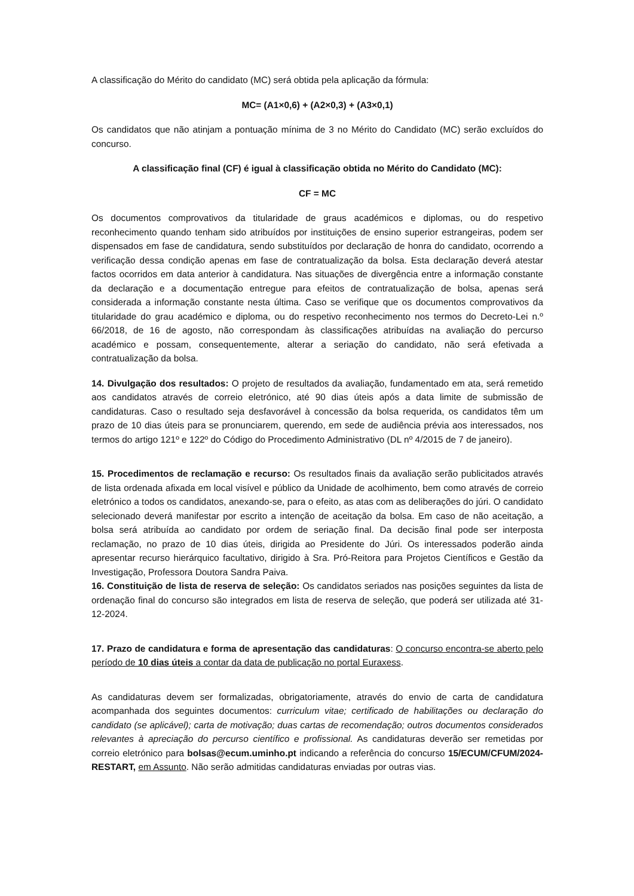A classificação do Mérito do candidato (MC) será obtida pela aplicação da fórmula:
MC= (A1×0,6) + (A2×0,3) + (A3×0,1)
Os candidatos que não atinjam a pontuação mínima de 3 no Mérito do Candidato (MC) serão excluídos do concurso.
A classificação final (CF) é igual à classificação obtida no Mérito do Candidato (MC):
CF = MC
Os documentos comprovativos da titularidade de graus académicos e diplomas, ou do respetivo reconhecimento quando tenham sido atribuídos por instituições de ensino superior estrangeiras, podem ser dispensados em fase de candidatura, sendo substituídos por declaração de honra do candidato, ocorrendo a verificação dessa condição apenas em fase de contratualização da bolsa. Esta declaração deverá atestar factos ocorridos em data anterior à candidatura. Nas situações de divergência entre a informação constante da declaração e a documentação entregue para efeitos de contratualização de bolsa, apenas será considerada a informação constante nesta última. Caso se verifique que os documentos comprovativos da titularidade do grau académico e diploma, ou do respetivo reconhecimento nos termos do Decreto-Lei n.º 66/2018, de 16 de agosto, não correspondam às classificações atribuídas na avaliação do percurso académico e possam, consequentemente, alterar a seriação do candidato, não será efetivada a contratualização da bolsa.
14. Divulgação dos resultados: O projeto de resultados da avaliação, fundamentado em ata, será remetido aos candidatos através de correio eletrónico, até 90 dias úteis após a data limite de submissão de candidaturas. Caso o resultado seja desfavorável à concessão da bolsa requerida, os candidatos têm um prazo de 10 dias úteis para se pronunciarem, querendo, em sede de audiência prévia aos interessados, nos termos do artigo 121º e 122º do Código do Procedimento Administrativo (DL nº 4/2015 de 7 de janeiro).
15. Procedimentos de reclamação e recurso: Os resultados finais da avaliação serão publicitados através de lista ordenada afixada em local visível e público da Unidade de acolhimento, bem como através de correio eletrónico a todos os candidatos, anexando-se, para o efeito, as atas com as deliberações do júri. O candidato selecionado deverá manifestar por escrito a intenção de aceitação da bolsa. Em caso de não aceitação, a bolsa será atribuída ao candidato por ordem de seriação final. Da decisão final pode ser interposta reclamação, no prazo de 10 dias úteis, dirigida ao Presidente do Júri. Os interessados poderão ainda apresentar recurso hierárquico facultativo, dirigido à Sra. Pró-Reitora para Projetos Científicos e Gestão da Investigação, Professora Doutora Sandra Paiva.
16. Constituição de lista de reserva de seleção: Os candidatos seriados nas posições seguintes da lista de ordenação final do concurso são integrados em lista de reserva de seleção, que poderá ser utilizada até 31-12-2024.
17. Prazo de candidatura e forma de apresentação das candidaturas: O concurso encontra-se aberto pelo período de 10 dias úteis a contar da data de publicação no portal Euraxess.
As candidaturas devem ser formalizadas, obrigatoriamente, através do envio de carta de candidatura acompanhada dos seguintes documentos: curriculum vitae; certificado de habilitações ou declaração do candidato (se aplicável); carta de motivação; duas cartas de recomendação; outros documentos considerados relevantes à apreciação do percurso científico e profissional. As candidaturas deverão ser remetidas por correio eletrónico para bolsas@ecum.uminho.pt indicando a referência do concurso 15/ECUM/CFUM/2024-RESTART, em Assunto. Não serão admitidas candidaturas enviadas por outras vias.